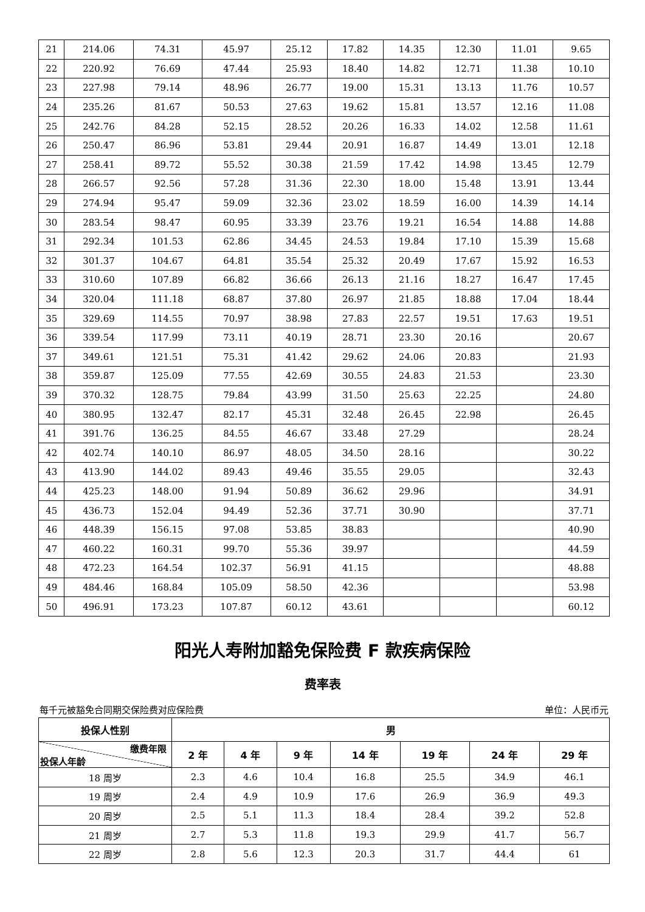| 21 | 214.06 | 74.31 | 45.97 | 25.12 | 17.82 | 14.35 | 12.30 | 11.01 | 9.65 |
| 22 | 220.92 | 76.69 | 47.44 | 25.93 | 18.40 | 14.82 | 12.71 | 11.38 | 10.10 |
| 23 | 227.98 | 79.14 | 48.96 | 26.77 | 19.00 | 15.31 | 13.13 | 11.76 | 10.57 |
| 24 | 235.26 | 81.67 | 50.53 | 27.63 | 19.62 | 15.81 | 13.57 | 12.16 | 11.08 |
| 25 | 242.76 | 84.28 | 52.15 | 28.52 | 20.26 | 16.33 | 14.02 | 12.58 | 11.61 |
| 26 | 250.47 | 86.96 | 53.81 | 29.44 | 20.91 | 16.87 | 14.49 | 13.01 | 12.18 |
| 27 | 258.41 | 89.72 | 55.52 | 30.38 | 21.59 | 17.42 | 14.98 | 13.45 | 12.79 |
| 28 | 266.57 | 92.56 | 57.28 | 31.36 | 22.30 | 18.00 | 15.48 | 13.91 | 13.44 |
| 29 | 274.94 | 95.47 | 59.09 | 32.36 | 23.02 | 18.59 | 16.00 | 14.39 | 14.14 |
| 30 | 283.54 | 98.47 | 60.95 | 33.39 | 23.76 | 19.21 | 16.54 | 14.88 | 14.88 |
| 31 | 292.34 | 101.53 | 62.86 | 34.45 | 24.53 | 19.84 | 17.10 | 15.39 | 15.68 |
| 32 | 301.37 | 104.67 | 64.81 | 35.54 | 25.32 | 20.49 | 17.67 | 15.92 | 16.53 |
| 33 | 310.60 | 107.89 | 66.82 | 36.66 | 26.13 | 21.16 | 18.27 | 16.47 | 17.45 |
| 34 | 320.04 | 111.18 | 68.87 | 37.80 | 26.97 | 21.85 | 18.88 | 17.04 | 18.44 |
| 35 | 329.69 | 114.55 | 70.97 | 38.98 | 27.83 | 22.57 | 19.51 | 17.63 | 19.51 |
| 36 | 339.54 | 117.99 | 73.11 | 40.19 | 28.71 | 23.30 | 20.16 | | 20.67 |
| 37 | 349.61 | 121.51 | 75.31 | 41.42 | 29.62 | 24.06 | 20.83 | | 21.93 |
| 38 | 359.87 | 125.09 | 77.55 | 42.69 | 30.55 | 24.83 | 21.53 | | 23.30 |
| 39 | 370.32 | 128.75 | 79.84 | 43.99 | 31.50 | 25.63 | 22.25 | | 24.80 |
| 40 | 380.95 | 132.47 | 82.17 | 45.31 | 32.48 | 26.45 | 22.98 | | 26.45 |
| 41 | 391.76 | 136.25 | 84.55 | 46.67 | 33.48 | 27.29 | | | 28.24 |
| 42 | 402.74 | 140.10 | 86.97 | 48.05 | 34.50 | 28.16 | | | 30.22 |
| 43 | 413.90 | 144.02 | 89.43 | 49.46 | 35.55 | 29.05 | | | 32.43 |
| 44 | 425.23 | 148.00 | 91.94 | 50.89 | 36.62 | 29.96 | | | 34.91 |
| 45 | 436.73 | 152.04 | 94.49 | 52.36 | 37.71 | 30.90 | | | 37.71 |
| 46 | 448.39 | 156.15 | 97.08 | 53.85 | 38.83 | | | | 40.90 |
| 47 | 460.22 | 160.31 | 99.70 | 55.36 | 39.97 | | | | 44.59 |
| 48 | 472.23 | 164.54 | 102.37 | 56.91 | 41.15 | | | | 48.88 |
| 49 | 484.46 | 168.84 | 105.09 | 58.50 | 42.36 | | | | 53.98 |
| 50 | 496.91 | 173.23 | 107.87 | 60.12 | 43.61 | | | | 60.12 |
阳光人寿附加豁免保险费 F 款疾病保险
费率表
每千元被豁免合同期交保险费对应保险费 单位：人民币元
| 投保人性别 | 男 | | | | | | |
| --- | --- | --- | --- | --- | --- | --- | --- |
| 缴费年限 投保人年龄 | 2 年 | 4 年 | 9 年 | 14 年 | 19 年 | 24 年 | 29 年 |
| 18 周岁 | 2.3 | 4.6 | 10.4 | 16.8 | 25.5 | 34.9 | 46.1 |
| 19 周岁 | 2.4 | 4.9 | 10.9 | 17.6 | 26.9 | 36.9 | 49.3 |
| 20 周岁 | 2.5 | 5.1 | 11.3 | 18.4 | 28.4 | 39.2 | 52.8 |
| 21 周岁 | 2.7 | 5.3 | 11.8 | 19.3 | 29.9 | 41.7 | 56.7 |
| 22 周岁 | 2.8 | 5.6 | 12.3 | 20.3 | 31.7 | 44.4 | 61 |